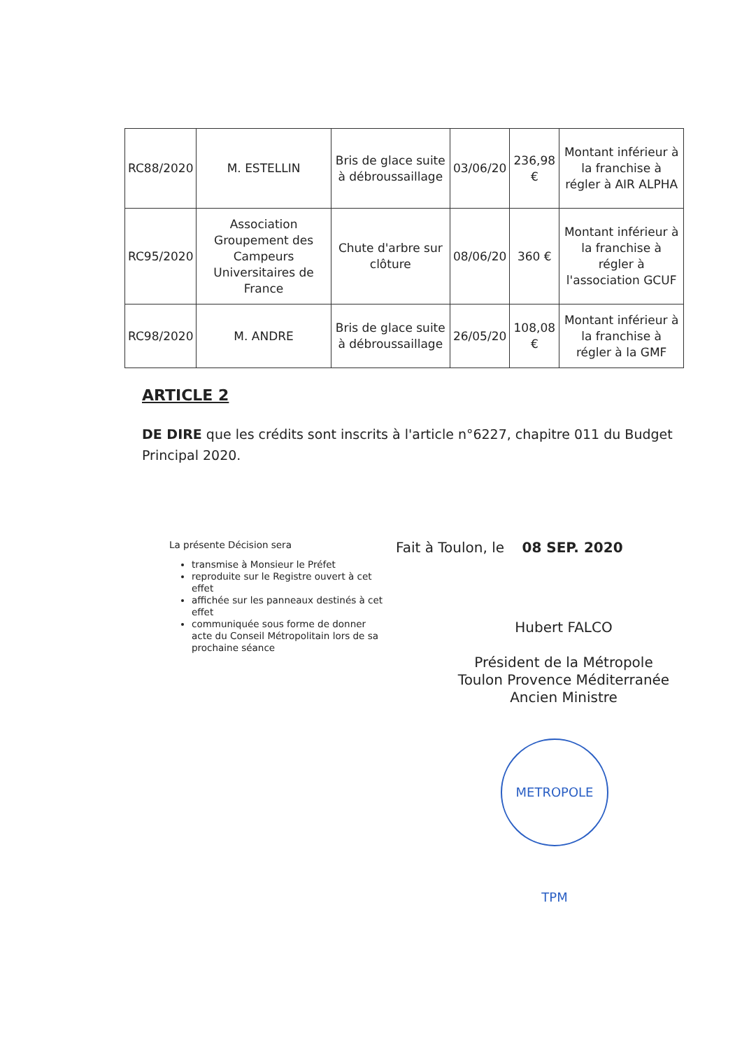| RC88/2020 | M. ESTELLIN | Bris de glace suite à débroussaillage | 03/06/20 | 236,98 € | Montant inférieur à la franchise à régler à AIR ALPHA |
| RC95/2020 | Association Groupement des Campeurs Universitaires de France | Chute d'arbre sur clôture | 08/06/20 | 360 € | Montant inférieur à la franchise à régler à l'association GCUF |
| RC98/2020 | M. ANDRE | Bris de glace suite à débroussaillage | 26/05/20 | 108,08 € | Montant inférieur à la franchise à régler à la GMF |
ARTICLE 2
DE DIRE que les crédits sont inscrits à l'article n°6227, chapitre 011 du Budget Principal 2020.
La présente Décision sera
transmise à Monsieur le Préfet
reproduite sur le Registre ouvert à cet effet
affichée sur les panneaux destinés à cet effet
communiquée sous forme de donner acte du Conseil Métropolitain lors de sa prochaine séance
Fait à Toulon, le 08 SEP. 2020
Hubert FALCO
Président de la Métropole
Toulon Provence Méditerranée
Ancien Ministre
METROPOLE TPM